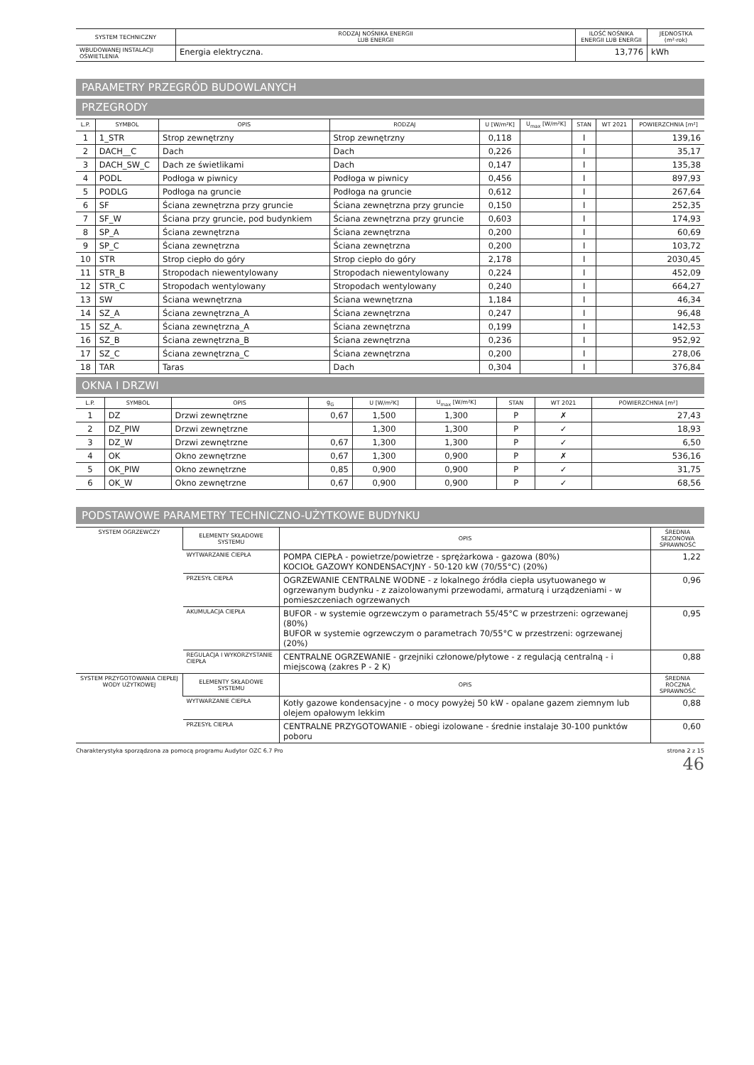| SYSTEM TECHNICZNY | RODZAJ NOŚNIKA ENERGII LUB ENERGII | ILOŚĆ NOŚNIKA ENERGII LUB ENERGII | JEDNOSTKA (m²·rok) |
| --- | --- | --- | --- |
| WBUDOWANEJ INSTALACJI OŚWIETLENIA | Energia elektryczna. | 13,776 | kWh |
PARAMETRY PRZEGRÓD BUDOWLANYCH
PRZEGRODY
| L.P. | SYMBOL | OPIS | RODZAJ | U [W/m²K] | U<sub>max</sub> [W/m²K] | STAN | WT 2021 | POWIERZCHNIA [m²] |
| --- | --- | --- | --- | --- | --- | --- | --- | --- |
| 1 | 1_STR | Strop zewnętrzny | Strop zewnętrzny | 0,118 | | I | | 139,16 |
| 2 | DACH__C | Dach | Dach | 0,226 | | I | | 35,17 |
| 3 | DACH_SW_C | Dach ze świetlikami | Dach | 0,147 | | I | | 135,38 |
| 4 | PODL | Podłoga w piwnicy | Podłoga w piwnicy | 0,456 | | I | | 897,93 |
| 5 | PODLG | Podłoga na gruncie | Podłoga na gruncie | 0,612 | | I | | 267,64 |
| 6 | SF | Ściana zewnętrzna przy gruncie | Ściana zewnętrzna przy gruncie | 0,150 | | I | | 252,35 |
| 7 | SF_W | Ściana przy gruncie, pod budynkiem | Ściana zewnętrzna przy gruncie | 0,603 | | I | | 174,93 |
| 8 | SP_A | Ściana zewnętrzna | Ściana zewnętrzna | 0,200 | | I | | 60,69 |
| 9 | SP_C | Ściana zewnętrzna | Ściana zewnętrzna | 0,200 | | I | | 103,72 |
| 10 | STR | Strop ciepło do góry | Strop ciepło do góry | 2,178 | | I | | 2030,45 |
| 11 | STR_B | Stropodach niewentylowany | Stropodach niewentylowany | 0,224 | | I | | 452,09 |
| 12 | STR_C | Stropodach wentylowany | Stropodach wentylowany | 0,240 | | I | | 664,27 |
| 13 | SW | Ściana wewnętrzna | Ściana wewnętrzna | 1,184 | | I | | 46,34 |
| 14 | SZ_A | Ściana zewnętrzna_A | Ściana zewnętrzna | 0,247 | | I | | 96,48 |
| 15 | SZ_A. | Ściana zewnętrzna_A | Ściana zewnętrzna | 0,199 | | I | | 142,53 |
| 16 | SZ_B | Ściana zewnętrzna_B | Ściana zewnętrzna | 0,236 | | I | | 952,92 |
| 17 | SZ_C | Ściana zewnętrzna_C | Ściana zewnętrzna | 0,200 | | I | | 278,06 |
| 18 | TAR | Taras | Dach | 0,304 | | I | | 376,84 |
OKNA I DRZWI
| L.P. | SYMBOL | OPIS | g<sub>G</sub> | U [W/m²K] | U<sub>max</sub> [W/m²K] | STAN | WT 2021 | POWIERZCHNIA [m²] |
| --- | --- | --- | --- | --- | --- | --- | --- | --- |
| 1 | DZ | Drzwi zewnętrzne | 0,67 | 1,500 | 1,300 | P | ✗ | 27,43 |
| 2 | DZ_PIW | Drzwi zewnętrzne | | 1,300 | 1,300 | P | ✓ | 18,93 |
| 3 | DZ_W | Drzwi zewnętrzne | 0,67 | 1,300 | 1,300 | P | ✓ | 6,50 |
| 4 | OK | Okno zewnętrzne | 0,67 | 1,300 | 0,900 | P | ✗ | 536,16 |
| 5 | OK_PIW | Okno zewnętrzne | 0,85 | 0,900 | 0,900 | P | ✓ | 31,75 |
| 6 | OK_W | Okno zewnętrzne | 0,67 | 0,900 | 0,900 | P | ✓ | 68,56 |
PODSTAWOWE PARAMETRY TECHNICZNO-UŻYTKOWE BUDYNKU
| SYSTEM OGRZEWCZY | ELEMENTY SKŁADOWE SYSTEMU | OPIS | ŚREDNIA SEZONOWA SPRAWNOŚĆ |
| --- | --- | --- | --- |
| | WYTWARZANIE CIEPŁA | POMPA CIEPŁA - powietrze/powietrze - sprężarkowa - gazowa (80%) KOCIOŁ GAZOWY KONDENSACYJNY - 50-120 kW (70/55°C) (20%) | 1,22 |
| | PRZESYŁ CIEPŁA | OGRZEWANIE CENTRALNE WODNE - z lokalnego źródła ciepła usytuowanego w ogrzewanym budynku - z zaizolowanymi przewodami, armaturą i urządzeniami - w pomieszczeniach ogrzewanych | 0,96 |
| | AKUMULACJA CIEPŁA | BUFOR - w systemie ogrzewczym o parametrach 55/45°C w przestrzeni: ogrzewanej (80%) BUFOR w systemie ogrzewczym o parametrach 70/55°C w przestrzeni: ogrzewanej (20%) | 0,95 |
| | REGULACJA I WYKORZYSTANIE CIEPŁA | CENTRALNE OGRZEWANIE - grzejniki członowe/płytowe - z regulacją centralną - i miejscową (zakres P - 2 K) | 0,88 |
| SYSTEM PRZYGOTOWANIA CIEPŁEJ WODY UŻYTKOWEJ | ELEMENTY SKŁADOWE SYSTEMU | OPIS | ŚREDNIA ROCZNA SPRAWNOŚĆ |
| | WYTWARZANIE CIEPŁA | Kotły gazowe kondensacyjne - o mocy powyżej 50 kW - opalane gazem ziemnym lub olejem opałowym lekkim | 0,88 |
| | PRZESYŁ CIEPŁA | CENTRALNE PRZYGOTOWANIE - obiegi izolowane - średnie instalaje 30-100 punktów poboru | 0,60 |
Charakterystyka sporządzona za pomocą programu Audytor OZC 6.7 Pro strona 2 z 15
46